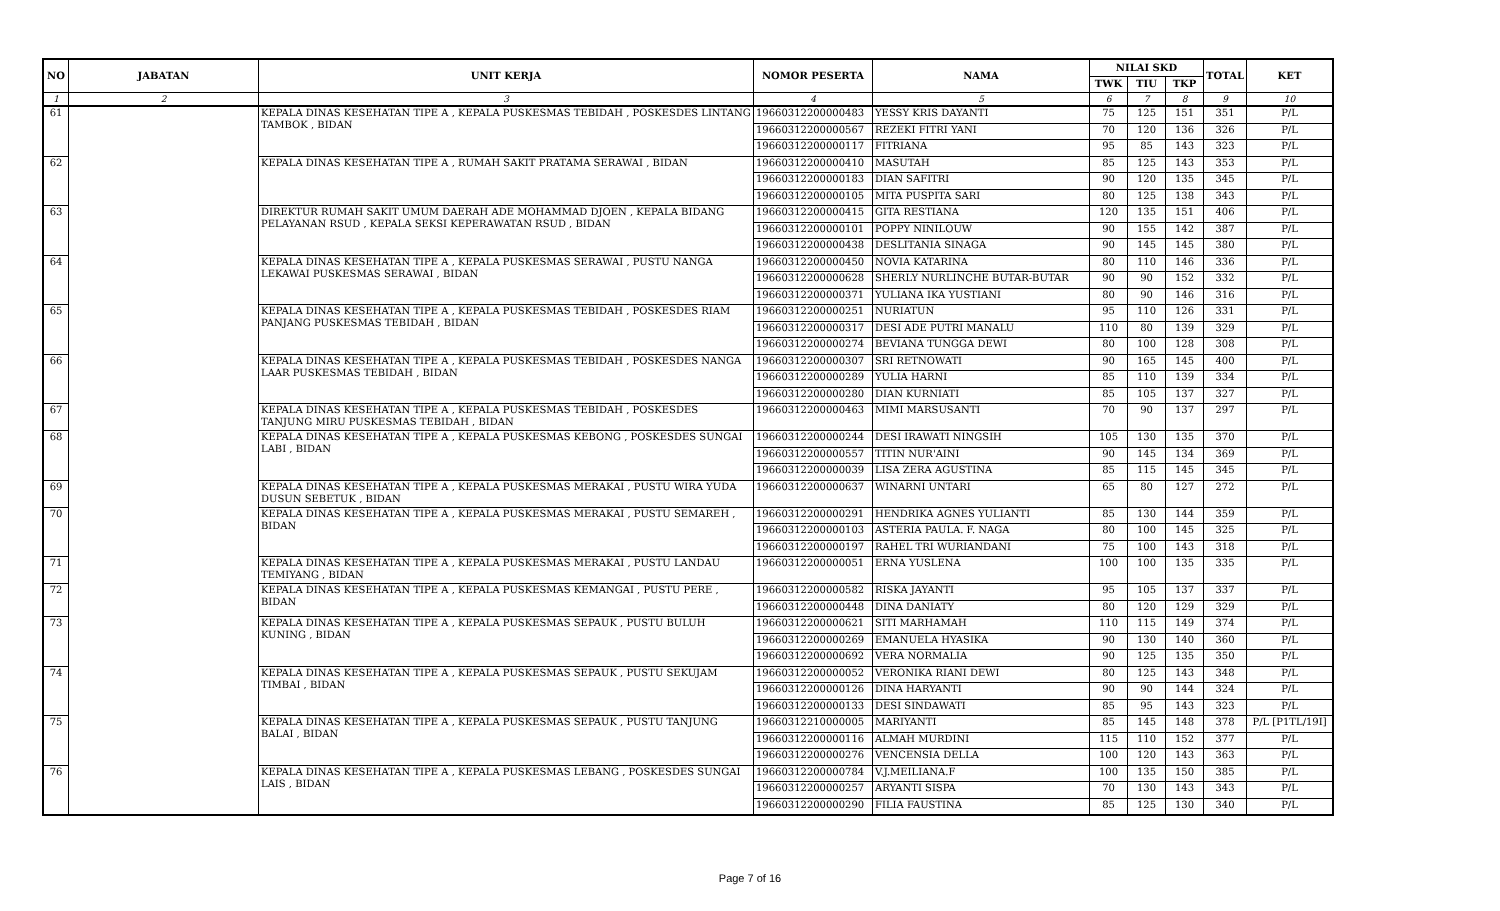| NO | JABATAN | UNIT KERJA | NOMOR PESERTA | NAMA | NILAI SKD | | | TOTAL | KET |
| --- | --- | --- | --- | --- | --- | --- | --- | --- | --- |
| | | | | | TWK | TIU | TKP | | |
| 1 | 2 | 3 | 4 | 5 | 6 | 7 | 8 | 9 | 10 |
| 61 | | KEPALA DINAS KESEHATAN TIPE A , KEPALA PUSKESMAS TEBIDAH , POSKESDES LINTANG TAMBOK , BIDAN | 19660312200000483 | YESSY KRIS DAYANTI | 75 | 125 | 151 | 351 | P/L |
| | | | 19660312200000567 | REZEKI FITRI YANI | 70 | 120 | 136 | 326 | P/L |
| | | | 19660312200000117 | FITRIANA | 95 | 85 | 143 | 323 | P/L |
| 62 | | KEPALA DINAS KESEHATAN TIPE A , RUMAH SAKIT PRATAMA SERAWAI , BIDAN | 19660312200000410 | MASUTAH | 85 | 125 | 143 | 353 | P/L |
| | | | 19660312200000183 | DIAN SAFITRI | 90 | 120 | 135 | 345 | P/L |
| | | | 19660312200000105 | MITA PUSPITA SARI | 80 | 125 | 138 | 343 | P/L |
| 63 | | DIREKTUR RUMAH SAKIT UMUM DAERAH ADE MOHAMMAD DJOEN , KEPALA BIDANG PELAYANAN RSUD , KEPALA SEKSI KEPERAWATAN RSUD , BIDAN | 19660312200000415 | GITA RESTIANA | 120 | 135 | 151 | 406 | P/L |
| | | | 19660312200000101 | POPPY NINILOUW | 90 | 155 | 142 | 387 | P/L |
| | | | 19660312200000438 | DESLITANIA SINAGA | 90 | 145 | 145 | 380 | P/L |
| 64 | | KEPALA DINAS KESEHATAN TIPE A , KEPALA PUSKESMAS SERAWAI , PUSTU NANGA LEKAWAI PUSKESMAS SERAWAI , BIDAN | 19660312200000450 | NOVIA KATARINA | 80 | 110 | 146 | 336 | P/L |
| | | | 19660312200000628 | SHERLY NURLINCHE BUTAR-BUTAR | 90 | 90 | 152 | 332 | P/L |
| | | | 19660312200000371 | YULIANA IKA YUSTIANI | 80 | 90 | 146 | 316 | P/L |
| 65 | | KEPALA DINAS KESEHATAN TIPE A , KEPALA PUSKESMAS TEBIDAH , POSKESDES RIAM PANJANG PUSKESMAS TEBIDAH , BIDAN | 19660312200000251 | NURIATUN | 95 | 110 | 126 | 331 | P/L |
| | | | 19660312200000317 | DESI ADE PUTRI MANALU | 110 | 80 | 139 | 329 | P/L |
| | | | 19660312200000274 | BEVIANA TUNGGA DEWI | 80 | 100 | 128 | 308 | P/L |
| 66 | | KEPALA DINAS KESEHATAN TIPE A , KEPALA PUSKESMAS TEBIDAH , POSKESDES NANGA LAAR PUSKESMAS TEBIDAH , BIDAN | 19660312200000307 | SRI RETNOWATI | 90 | 165 | 145 | 400 | P/L |
| | | | 19660312200000289 | YULIA HARNI | 85 | 110 | 139 | 334 | P/L |
| | | | 19660312200000280 | DIAN KURNIATI | 85 | 105 | 137 | 327 | P/L |
| 67 | | KEPALA DINAS KESEHATAN TIPE A , KEPALA PUSKESMAS TEBIDAH , POSKESDES TANJUNG MIRU PUSKESMAS TEBIDAH , BIDAN | 19660312200000463 | MIMI MARSUSANTI | 70 | 90 | 137 | 297 | P/L |
| 68 | | KEPALA DINAS KESEHATAN TIPE A , KEPALA PUSKESMAS KEBONG , POSKESDES SUNGAI LABI , BIDAN | 19660312200000244 | DESI IRAWATI NINGSIH | 105 | 130 | 135 | 370 | P/L |
| | | | 19660312200000557 | TITIN NUR'AINI | 90 | 145 | 134 | 369 | P/L |
| | | | 19660312200000039 | LISA ZERA AGUSTINA | 85 | 115 | 145 | 345 | P/L |
| 69 | | KEPALA DINAS KESEHATAN TIPE A , KEPALA PUSKESMAS MERAKAI , PUSTU WIRA YUDA DUSUN SEBETUK , BIDAN | 19660312200000637 | WINARNI UNTARI | 65 | 80 | 127 | 272 | P/L |
| 70 | | KEPALA DINAS KESEHATAN TIPE A , KEPALA PUSKESMAS MERAKAI , PUSTU SEMAREH , BIDAN | 19660312200000291 | HENDRIKA AGNES YULIANTI | 85 | 130 | 144 | 359 | P/L |
| | | | 19660312200000103 | ASTERIA PAULA. F. NAGA | 80 | 100 | 145 | 325 | P/L |
| | | | 19660312200000197 | RAHEL TRI WURIANDANI | 75 | 100 | 143 | 318 | P/L |
| 71 | | KEPALA DINAS KESEHATAN TIPE A , KEPALA PUSKESMAS MERAKAI , PUSTU LANDAU TEMIYANG , BIDAN | 19660312200000051 | ERNA YUSLENA | 100 | 100 | 135 | 335 | P/L |
| 72 | | KEPALA DINAS KESEHATAN TIPE A , KEPALA PUSKESMAS KEMANGAI , PUSTU PERE , BIDAN | 19660312200000582 | RISKA JAYANTI | 95 | 105 | 137 | 337 | P/L |
| | | | 19660312200000448 | DINA DANIATY | 80 | 120 | 129 | 329 | P/L |
| 73 | | KEPALA DINAS KESEHATAN TIPE A , KEPALA PUSKESMAS SEPAUK , PUSTU BULUH KUNING , BIDAN | 19660312200000621 | SITI MARHAMAH | 110 | 115 | 149 | 374 | P/L |
| | | | 19660312200000269 | EMANUELA HYASIKA | 90 | 130 | 140 | 360 | P/L |
| | | | 19660312200000692 | VERA NORMALIA | 90 | 125 | 135 | 350 | P/L |
| 74 | | KEPALA DINAS KESEHATAN TIPE A , KEPALA PUSKESMAS SEPAUK , PUSTU SEKUJAM TIMBAI , BIDAN | 19660312200000052 | VERONIKA RIANI DEWI | 80 | 125 | 143 | 348 | P/L |
| | | | 19660312200000126 | DINA HARYANTI | 90 | 90 | 144 | 324 | P/L |
| | | | 19660312200000133 | DESI SINDAWATI | 85 | 95 | 143 | 323 | P/L |
| 75 | | KEPALA DINAS KESEHATAN TIPE A , KEPALA PUSKESMAS SEPAUK , PUSTU TANJUNG BALAI , BIDAN | 19660312210000005 | MARIYANTI | 85 | 145 | 148 | 378 | P/L [P1TL/19I] |
| | | | 19660312200000116 | ALMAH MURDINI | 115 | 110 | 152 | 377 | P/L |
| | | | 19660312200000276 | VENCENSIA DELLA | 100 | 120 | 143 | 363 | P/L |
| 76 | | KEPALA DINAS KESEHATAN TIPE A , KEPALA PUSKESMAS LEBANG , POSKESDES SUNGAI LAIS , BIDAN | 19660312200000784 | V.J.MEILIANA.F | 100 | 135 | 150 | 385 | P/L |
| | | | 19660312200000257 | ARYANTI SISPA | 70 | 130 | 143 | 343 | P/L |
| | | | 19660312200000290 | FILIA FAUSTINA | 85 | 125 | 130 | 340 | P/L |
Page 7 of 16